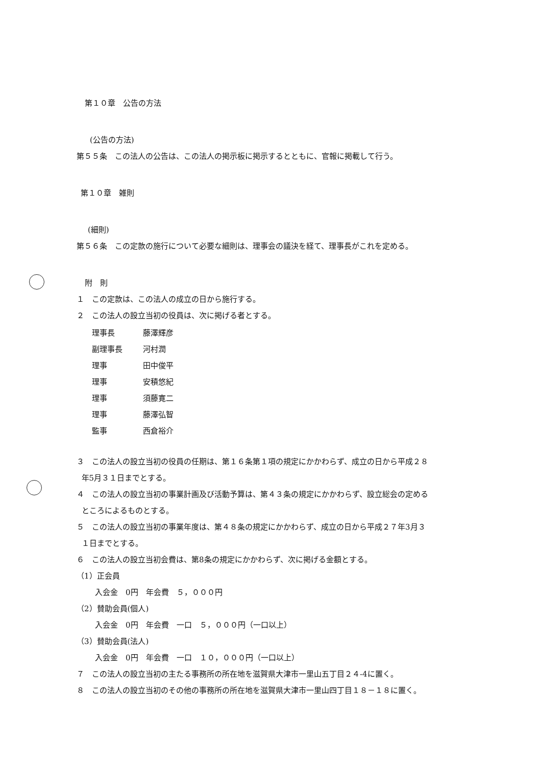第１０章　公告の方法
(公告の方法)
第５５条　この法人の公告は、この法人の掲示板に掲示するとともに、官報に掲載して行う。
第１０章　雑則
(細則)
第５６条　この定款の施行について必要な細則は、理事会の議決を経て、理事長がこれを定める。
附　則
１　この定款は、この法人の成立の日から施行する。
２　この法人の設立当初の役員は、次に掲げる者とする。
| 理事長 | 藤澤輝彦 |
| 副理事長 | 河村潤 |
| 理事 | 田中俊平 |
| 理事 | 安積悠紀 |
| 理事 | 須藤寛二 |
| 理事 | 藤澤弘智 |
| 監事 | 西倉裕介 |
３　この法人の設立当初の役員の任期は、第１６条第１項の規定にかかわらず、成立の日から平成２８
年5月３１日までとする。
４　この法人の設立当初の事業計画及び活動予算は、第４３条の規定にかかわらず、設立総会の定める
ところによるものとする。
５　この法人の設立当初の事業年度は、第４８条の規定にかかわらず、成立の日から平成２７年3月３
１日までとする。
６　この法人の設立当初会費は、第8条の規定にかかわらず、次に掲げる金額とする。
（1）正会員
入会金　0円　年会費　５，０００円
（2）賛助会員(個人)
入会金　0円　年会費　一口　５，０００円（一口以上）
（3）賛助会員(法人)
入会金　0円　年会費　一口　１０，０００円（一口以上）
７　この法人の設立当初の主たる事務所の所在地を滋賀県大津市一里山五丁目２４-4に置く。
８　この法人の設立当初のその他の事務所の所在地を滋賀県大津市一里山四丁目１８－１８に置く。